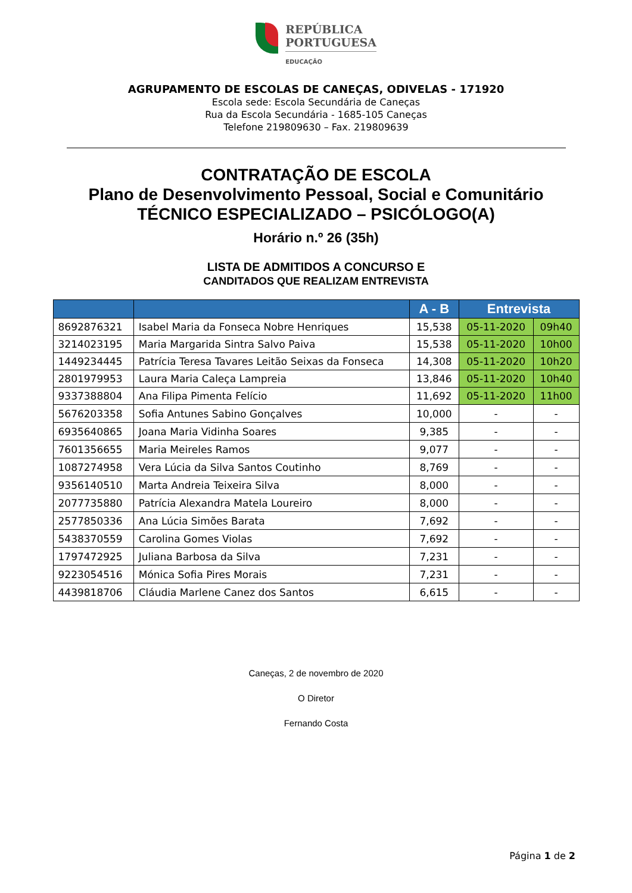REPÚBLICA
PORTUGUESA
EDUCAÇÃO
AGRUPAMENTO DE ESCOLAS DE CANEÇAS, ODIVELAS - 171920
Escola sede: Escola Secundária de Caneças
Rua da Escola Secundária - 1685-105 Caneças
Telefone 219809630 – Fax. 219809639
CONTRATAÇÃO DE ESCOLA
Plano de Desenvolvimento Pessoal, Social e Comunitário
TÉCNICO ESPECIALIZADO – PSICÓLOGO(A)
Horário n.º 26 (35h)
LISTA DE ADMITIDOS A CONCURSO E
CANDITADOS QUE REALIZAM ENTREVISTA
| | | A - B | Entrevista | |
| --- | --- | --- | --- | --- |
| 8692876321 | Isabel Maria da Fonseca Nobre Henriques | 15,538 | 05-11-2020 | 09h40 |
| 3214023195 | Maria Margarida Sintra Salvo Paiva | 15,538 | 05-11-2020 | 10h00 |
| 1449234445 | Patrícia Teresa Tavares Leitão Seixas da Fonseca | 14,308 | 05-11-2020 | 10h20 |
| 2801979953 | Laura Maria Caleça Lampreia | 13,846 | 05-11-2020 | 10h40 |
| 9337388804 | Ana Filipa Pimenta Felício | 11,692 | 05-11-2020 | 11h00 |
| 5676203358 | Sofia Antunes Sabino Gonçalves | 10,000 | - | - |
| 6935640865 | Joana Maria Vidinha Soares | 9,385 | - | - |
| 7601356655 | Maria Meireles Ramos | 9,077 | - | - |
| 1087274958 | Vera Lúcia da Silva Santos Coutinho | 8,769 | - | - |
| 9356140510 | Marta Andreia Teixeira Silva | 8,000 | - | - |
| 2077735880 | Patrícia Alexandra Matela Loureiro | 8,000 | - | - |
| 2577850336 | Ana Lúcia Simões Barata | 7,692 | - | - |
| 5438370559 | Carolina Gomes Violas | 7,692 | - | - |
| 1797472925 | Juliana Barbosa da Silva | 7,231 | - | - |
| 9223054516 | Mónica Sofia Pires Morais | 7,231 | - | - |
| 4439818706 | Cláudia Marlene Canez dos Santos | 6,615 | - | - |
Caneças, 2 de novembro de 2020
O Diretor
Fernando Costa
Página 1 de 2